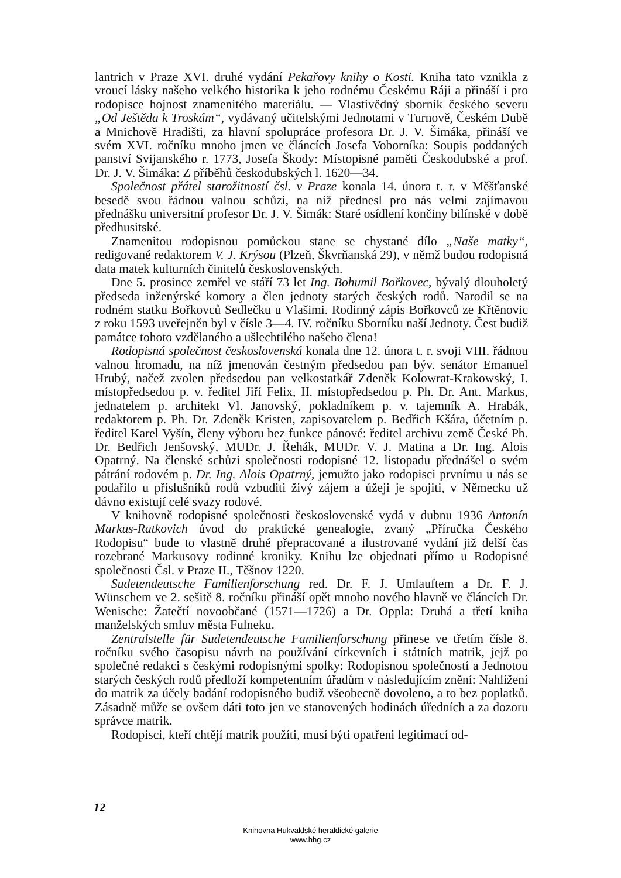lantrich v Praze XVI. druhé vydání Pekařovy knihy o Kosti. Kniha tato vznikla z vroucí lásky našeho velkého historika k jeho rodnému Českému Ráji a přináší i pro rodopisce hojnost znamenitého materiálu. — Vlastivědný sborník českého severu „Od Ještěda k Troskám“, vydávaný učitelskými Jednotami v Turnově, Českém Dubě a Mnichově Hradišti, za hlavní spolupráce profesora Dr. J. V. Šimáka, přináší ve svém XVI. ročníku mnoho jmen ve článcích Josefa Voborníka: Soupis poddaných panství Svijanského r. 1773, Josefa Škody: Místopisné paměti Českodubské a prof. Dr. J. V. Šimáka: Z příběhů českodubských l. 1620—34.
Společnost přátel starožitností čsl. v Praze konala 14. února t. r. v Měšťanské besedě svou řádnou valnou schůzi, na níž přednesl pro nás velmi zajímavou přednášku universitní profesor Dr. J. V. Šimák: Staré osídlení končiny bilínské v době předhusitské.
Znamenitou rodopisnou pomůckou stane se chystané dílo „Naše matky“, redigované redaktorem V. J. Krýsou (Plzeň, Škvrňanská 29), v němž budou rodopisná data matek kulturních činitelů československých.
Dne 5. prosince zemřel ve stáří 73 let Ing. Bohumil Bořkovec, bývalý dlouholetý předseda inženýrské komory a člen jednoty starých českých rodů. Narodil se na rodném statku Bořkovců Sedlečku u Vlašimi. Rodinný zápis Bořkovců ze Křtěnovic z roku 1593 uveřejněn byl v čísle 3—4. IV. ročníku Sborníku naší Jednoty. Čest budiž památce tohoto vzdělaného a ušlechtilého našeho člena!
Rodopisná společnost československá konala dne 12. února t. r. svoji VIII. řádnou valnou hromadu, na níž jmenován čestným předsedou pan býv. senátor Emanuel Hrubý, načež zvolen předsedou pan velkostatkář Zdeněk Kolowrat-Krakowský, I. místopředsedou p. v. ředitel Jiří Felix, II. místopředsedou p. Ph. Dr. Ant. Markus, jednatelem p. architekt Vl. Janovský, pokladníkem p. v. tajemník A. Hrabák, redaktorem p. Ph. Dr. Zdeněk Kristen, zapisovatelem p. Bedřich Kšára, účetním p. ředitel Karel Vyšín, členy výboru bez funkce pánové: ředitel archivu země České Ph. Dr. Bedřich Jenšovský, MUDr. J. Řehák, MUDr. V. J. Matina a Dr. Ing. Alois Opatrný. Na členské schůzi společnosti rodopisné 12. listopadu přednášel o svém pátrání rodovém p. Dr. Ing. Alois Opatrný, jemužto jako rodopisci prvnímu u nás se podařilo u příslušníků rodů vzbuditi živý zájem a úžeji je spojiti, v Německu už dávno existují celé svazy rodové.
V knihovně rodopisné společnosti československé vydá v dubnu 1936 Antonín Markus-Ratkovich úvod do praktické genealogie, zvaný „Příručka Českého Rodopisu“ bude to vlastně druhé přepracované a ilustrované vydání již delší čas rozebrané Markusovy rodinné kroniky. Knihu lze objednati přímo u Rodopisné společnosti Čsl. v Praze II., Těšnov 1220.
Sudetendeutsche Familienforschung red. Dr. F. J. Umlauftem a Dr. F. J. Wünschem ve 2. sešitě 8. ročníku přináší opět mnoho nového hlavně ve článcích Dr. Wenische: Žatečtí novoobčané (1571—1726) a Dr. Oppla: Druhá a třetí kniha manželských smluv města Fulneku.
Zentralstelle für Sudetendeutsche Familienforschung přinese ve třetím čísle 8. ročníku svého časopisu návrh na používání církevních i státních matrik, jejž po společné redakci s českými rodopisnými spolky: Rodopisnou společností a Jednotou starých českých rodů předloží kompetentním úřadům v následujícím znění: Nahlížení do matrik za účely badání rodopisného budiž všeobecně dovoleno, a to bez poplatků. Zásadně může se ovšem dáti toto jen ve stanovených hodinách úředních a za dozoru správce matrik.
Rodopisci, kteří chtějí matrik použíti, musí býti opatřeni legitimací od-
12
Knihovna Hukvaldské heraldické galerie
www.hhg.cz